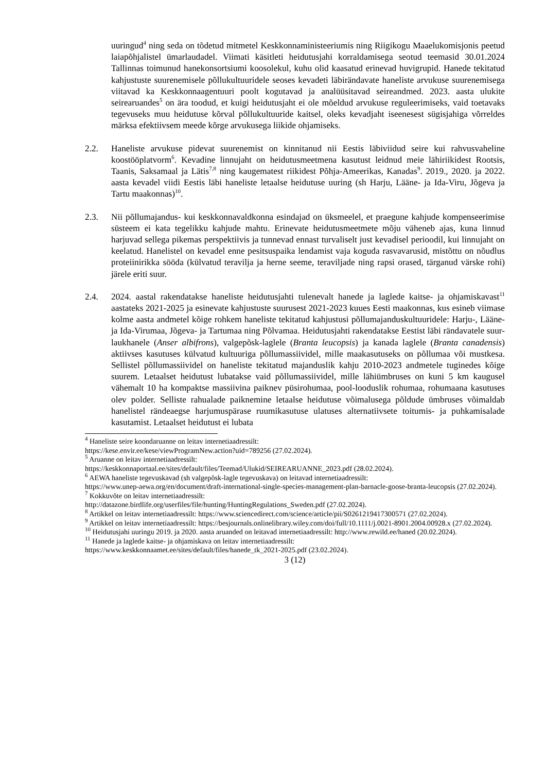uuringud<sup>4</sup> ning seda on tõdetud mitmetel Keskkonnaministeeriumis ning Riigikogu Maaelukomisjonis peetud laiapõhjalistel ümarlaudadel. Viimati käsitleti heidutusjahi korraldamisega seotud teemasid 30.01.2024 Tallinnas toimunud hanekonsortsiumi koosolekul, kuhu olid kaasatud erinevad huvigrupid. Hanede tekitatud kahjustuste suurenemisele põllukultuuridele seoses kevadeti läbirändavate haneliste arvukuse suurenemisega viitavad ka Keskkonnaagentuuri poolt kogutavad ja analüüsitavad seireandmed. 2023. aasta ulukite seirearuandes<sup>5</sup> on ära toodud, et kuigi heidutusjaht ei ole mõeldud arvukuse reguleerimiseks, vaid toetavaks tegevuseks muu heidutuse kõrval põllukultuuride kaitsel, oleks kevadjaht iseenesest sügisjahiga võrreldes märksa efektiivsem meede kõrge arvukusega liikide ohjamiseks.
2.2. Haneliste arvukuse pidevat suurenemist on kinnitanud nii Eestis läbiviidud seire kui rahvusvaheline koostööplatvorm<sup>6</sup>. Kevadine linnujaht on heidutusmeetmena kasutust leidnud meie lähiriikidest Rootsis, Taanis, Saksamaal ja Lätis<sup>7,8</sup> ning kaugematest riikidest Põhja-Ameerikas, Kanadas<sup>9</sup>. 2019., 2020. ja 2022. aasta kevadel viidi Eestis läbi haneliste letaalse heidutuse uuring (sh Harju, Lääne- ja Ida-Viru, Jõgeva ja Tartu maakonnas)<sup>10</sup>.
2.3. Nii põllumajandus- kui keskkonnavaldkonna esindajad on üksmeelel, et praegune kahjude kompenseerimise süsteem ei kata tegelikku kahjude mahtu. Erinevate heidutusmeetmete mõju väheneb ajas, kuna linnud harjuvad sellega pikemas perspektiivis ja tunnevad ennast turvaliselt just kevadisel perioodil, kui linnujaht on keelatud. Hanelistel on kevadel enne pesitsuspaika lendamist vaja koguda rasvavarusid, mistõttu on nõudlus proteiinirikka sööda (külvatud teravilja ja herne seeme, teraviljade ning rapsi orased, tärganud värske rohi) järele eriti suur.
2.4. 2024. aastal rakendatakse haneliste heidutusjahti tulenevalt hanede ja laglede kaitse- ja ohjamiskavast<sup>11</sup> aastateks 2021-2025 ja esinevate kahjustuste suurusest 2021-2023 kuues Eesti maakonnas, kus esineb viimase kolme aasta andmetel kõige rohkem haneliste tekitatud kahjustusi põllumajanduskultuuridele: Harju-, Lääne- ja Ida-Virumaa, Jõgeva- ja Tartumaa ning Põlvamaa. Heidutusjahti rakendatakse Eestist läbi rändavatele suur-laukhanele (Anser albifrons), valgepõsk-laglele (Branta leucopsis) ja kanada laglele (Branta canadensis) aktiivses kasutuses külvatud kultuuriga põllumassiividel, mille maakasutuseks on põllumaa või mustkesa. Sellistel põllumassiividel on haneliste tekitatud majanduslik kahju 2010-2023 andmetele tuginedes kõige suurem. Letaalset heidutust lubatakse vaid põllumassiividel, mille lähiümbruses on kuni 5 km kaugusel vähemalt 10 ha kompaktse massiivina paiknev püsirohumaa, pool-looduslik rohumaa, rohumaana kasutuses olev polder. Selliste rahualade paiknemine letaalse heidutuse võimalusega põldude ümbruses võimaldab hanelistel rändeaegse harjumuspärase ruumikasutuse ulatuses alternatiivsete toitumis- ja puhkamisalade kasutamist. Letaalset heidutust ei lubata
<sup>4</sup> Haneliste seire koondaruanne on leitav internetiaadressilt:
https://kese.envir.ee/kese/viewProgramNew.action?uid=789256 (27.02.2024).
<sup>5</sup> Aruanne on leitav internetiaadressilt:
https://keskkonnaportaal.ee/sites/default/files/Teemad/Ulukid/SEIREARUANNE_2023.pdf (28.02.2024).
<sup>6</sup> AEWA haneliste tegevuskavad (sh valgepõsk-lagle tegevuskava) on leitavad internetiaadressilt:
https://www.unep-aewa.org/en/document/draft-international-single-species-management-plan-barnacle-goose-branta-leucopsis (27.02.2024).
<sup>7</sup> Kokkuvõte on leitav internetiaadressilt:
http://datazone.birdlife.org/userfiles/file/hunting/HuntingRegulations_Sweden.pdf (27.02.2024).
<sup>8</sup> Artikkel on leitav internetiaadressilt: https://www.sciencedirect.com/science/article/pii/S0261219417300571 (27.02.2024).
<sup>9</sup> Artikkel on leitav internetiaadressilt: https://besjournals.onlinelibrary.wiley.com/doi/full/10.1111/j.0021-8901.2004.00928.x (27.02.2024).
<sup>10</sup> Heidutusjahi uuringu 2019. ja 2020. aasta aruanded on leitavad internetiaadressilt: http://www.rewild.ee/haned (20.02.2024).
<sup>11</sup> Hanede ja laglede kaitse- ja ohjamiskava on leitav internetiaadressilt:
https://www.keskkonnaamet.ee/sites/default/files/hanede_tk_2021-2025.pdf (23.02.2024).
3 (12)